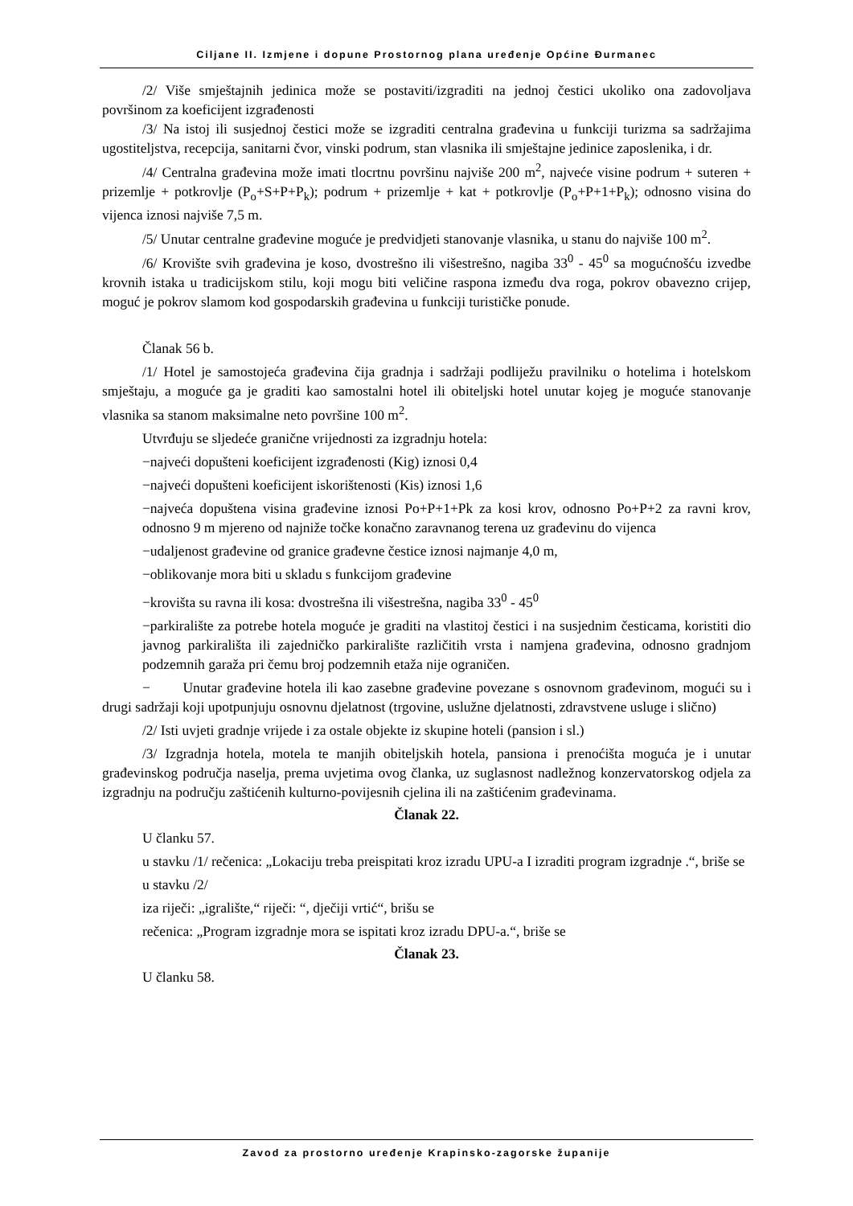Ciljane II. Izmjene i dopune Prostornog plana uređenje Općine Đurmanec
/2/ Više smještajnih jedinica može se postaviti/izgraditi na jednoj čestici ukoliko ona zadovoljava površinom za koeficijent izgrađenosti
/3/ Na istoj ili susjednoj čestici može se izgraditi centralna građevina u funkciji turizma sa sadržajima ugostiteljstva, recepcija, sanitarni čvor, vinski podrum, stan vlasnika ili smještajne jedinice zaposlenika, i dr.
/4/ Centralna građevina može imati tlocrtnu površinu najviše 200 m<sup>2</sup>, najveće visine podrum + suteren + prizemlje + potkrovlje (P<sub>o</sub>+S+P+P<sub>k</sub>); podrum + prizemlje + kat + potkrovlje (P<sub>o</sub>+P+1+P<sub>k</sub>); odnosno visina do vijenca iznosi najviše 7,5 m.
/5/ Unutar centralne građevine moguće je predvidjeti stanovanje vlasnika, u stanu do najviše 100 m<sup>2</sup>.
/6/ Krovište svih građevina je koso, dvostrešno ili višestrešno, nagiba 33<sup>0</sup> - 45<sup>0</sup> sa mogućnošću izvedbe krovnih istaka u tradicijskom stilu, koji mogu biti veličine raspona između dva roga, pokrov obavezno crijep, moguć je pokrov slamom kod gospodarskih građevina u funkciji turističke ponude.
Članak 56 b.
/1/ Hotel je samostojeća građevina čija gradnja i sadržaji podliježu pravilniku o hotelima i hotelskom smještaju, a moguće ga je graditi kao samostalni hotel ili obiteljski hotel unutar kojeg je moguće stanovanje vlasnika sa stanom maksimalne neto površine 100 m<sup>2</sup>.
Utvrđuju se sljedeće granične vrijednosti za izgradnju hotela:
−najveći dopušteni koeficijent izgrađenosti (Kig) iznosi 0,4
−najveći dopušteni koeficijent iskorištenosti (Kis) iznosi 1,6
−najveća dopuštena visina građevine iznosi Po+P+1+Pk za kosi krov, odnosno Po+P+2 za ravni krov, odnosno 9 m mjereno od najniže točke konačno zaravnanog terena uz građevinu do vijenca
−udaljenost građevine od granice građevne čestice iznosi najmanje 4,0 m,
−oblikovanje mora biti u skladu s funkcijom građevine
−krovišta su ravna ili kosa: dvostrešna ili višestrešna, nagiba 33<sup>0</sup> - 45<sup>0</sup>
−parkiralište za potrebe hotela moguće je graditi na vlastitoj čestici i na susjednim česticama, koristiti dio javnog parkirališta ili zajedničko parkiralište različitih vrsta i namjena građevina, odnosno gradnjom podzemnih garaža pri čemu broj podzemnih etaža nije ograničen.
− Unutar građevine hotela ili kao zasebne građevine povezane s osnovnom građevinom, mogući su i drugi sadržaji koji upotpunjuju osnovnu djelatnost (trgovine, uslužne djelatnosti, zdravstvene usluge i slično)
/2/ Isti uvjeti gradnje vrijede i za ostale objekte iz skupine hoteli (pansion i sl.)
/3/ Izgradnja hotela, motela te manjih obiteljskih hotela, pansiona i prenoćišta moguća je i unutar građevinskog područja naselja, prema uvjetima ovog članka, uz suglasnost nadležnog konzervatorskog odjela za izgradnju na području zaštićenih kulturno-povijesnih cjelina ili na zaštićenim građevinama.
Članak 22.
U članku 57.
u stavku /1/ rečenica: „Lokaciju treba preispitati kroz izradu UPU-a I izraditi program izgradnje .“, briše se
u stavku /2/
iza riječi: „igralište,“ riječi: “, dječiji vrtić“, brišu se
rečenica: „Program izgradnje mora se ispitati kroz izradu DPU-a.“, briše se
Članak 23.
U članku 58.
Zavod za prostorno uređenje Krapinsko-zagorske županije